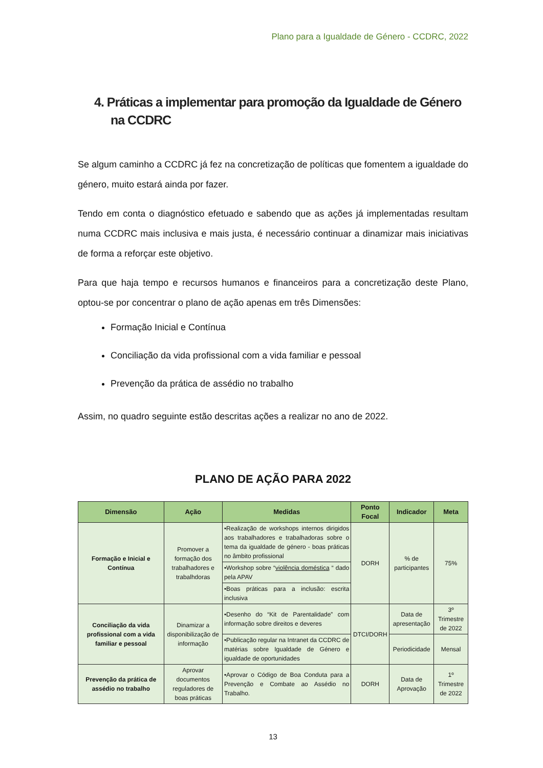Plano para a Igualdade de Género - CCDRC, 2022
4. Práticas a implementar para promoção da Igualdade de Género na CCDRC
Se algum caminho a CCDRC já fez na concretização de políticas que fomentem a igualdade do género, muito estará ainda por fazer.
Tendo em conta o diagnóstico efetuado e sabendo que as ações já implementadas resultam numa CCDRC mais inclusiva e mais justa, é necessário continuar a dinamizar mais iniciativas de forma a reforçar este objetivo.
Para que haja tempo e recursos humanos e financeiros para a concretização deste Plano, optou-se por concentrar o plano de ação apenas em três Dimensões:
Formação Inicial e Contínua
Conciliação da vida profissional com a vida familiar e pessoal
Prevenção da prática de assédio no trabalho
Assim, no quadro seguinte estão descritas ações a realizar no ano de 2022.
PLANO DE AÇÃO PARA 2022
| Dimensão | Ação | Medidas | Ponto Focal | Indicador | Meta |
| --- | --- | --- | --- | --- | --- |
| Formação e Inicial e Contínua | Promover a formação dos trabalhadores e trabalhdoras | •Realização de workshops internos dirigidos aos trabalhadores e trabalhadoras sobre o tema da igualdade de género - boas práticas no âmbito profissional | DORH | % de participantes | 75% |
| | | •Workshop sobre “ violência doméstica “ dado pela APAV | | | |
| | | •Boas práticas para a inclusão: escrita inclusiva | | | |
| Conciliação da vida profissional com a vida familiar e pessoal | Dinamizar a disponibilização de informação | •Desenho do “Kit de Parentalidade” com informação sobre direitos e deveres | DTCI/DORH | Data de apresentação | 3º Trimestre de 2022 |
| | | •Publicação regular na Intranet da CCDRC de matérias sobre Igualdade de Género e igualdade de oportunidades | | Periodicidade | Mensal |
| Prevenção da prática de assédio no trabalho | Aprovar documentos reguladores de boas práticas | •Aprovar o Código de Boa Conduta para a Prevenção e Combate ao Assédio no Trabalho. | DORH | Data de Aprovação | 1º Trimestre de 2022 |
13